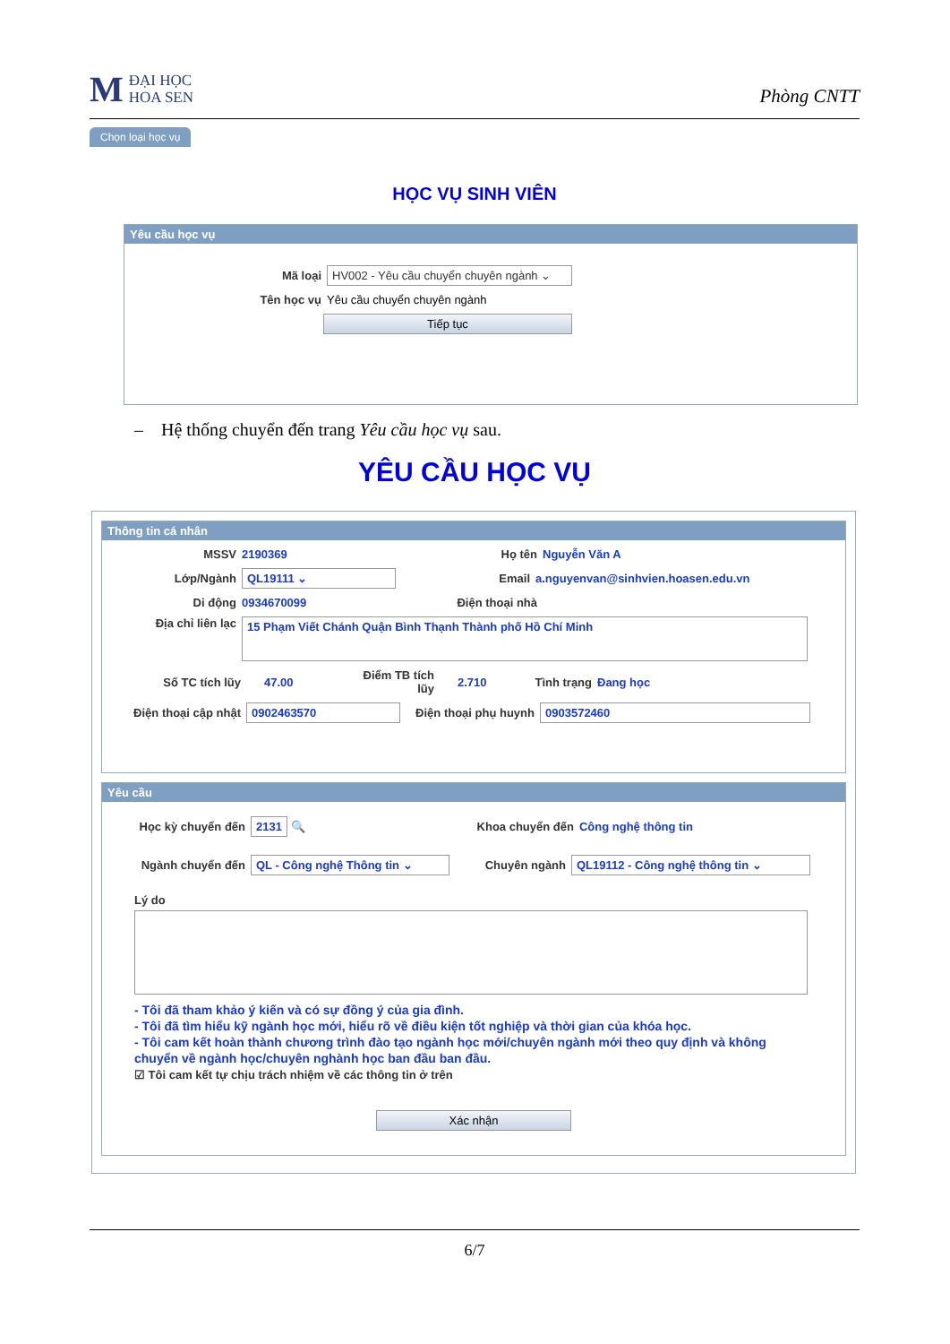M
ĐẠI HỌC
HOA SEN
Phòng CNTT
Chọn loại học vụ
HỌC VỤ SINH VIÊN
Yêu cầu học vụ
Mã loại
HV002 - Yêu cầu chuyển chuyên ngành ⌄
Tên học vụ Yêu cầu chuyển chuyên ngành
Tiếp tục
– Hệ thống chuyển đến trang Yêu cầu học vụ sau.
YÊU CẦU HỌC VỤ
Thông tin cá nhân
MSSV 2190369 Họ tên Nguyễn Văn A
Lớp/Ngành
QL19111 ⌄
Email
a.nguyenvan@sinhvien.hoasen.edu.vn
Di động 0934670099 Điện thoại nhà
Địa chỉ liên lạc
15 Phạm Viết Chánh Quận Bình Thạnh Thành phố Hồ Chí Minh
Số TC tích lũy 47.00
Điểm TB tích lũy
2.710 Tình trạng Đang học
Điện thoại cập nhật
0902463570
Điện thoại phụ huynh
0903572460
Yêu cầu
Học kỳ chuyển đến
2131
🔍 Khoa chuyển đến Công nghệ thông tin
Ngành chuyển đến
QL - Công nghệ Thông tin ⌄
Chuyên ngành
QL19112 - Công nghệ thông tin ⌄
Lý do
- Tôi đã tham khảo ý kiến và có sự đồng ý của gia đình.
- Tôi đã tìm hiểu kỹ ngành học mới, hiểu rõ về điều kiện tốt nghiệp và thời gian của khóa học.
- Tôi cam kết hoàn thành chương trình đào tạo ngành học mới/chuyên ngành mới theo quy định và không chuyển về ngành học/chuyên nghành học ban đầu ban đầu.
☑ Tôi cam kết tự chịu trách nhiệm về các thông tin ở trên
Xác nhận
6/7